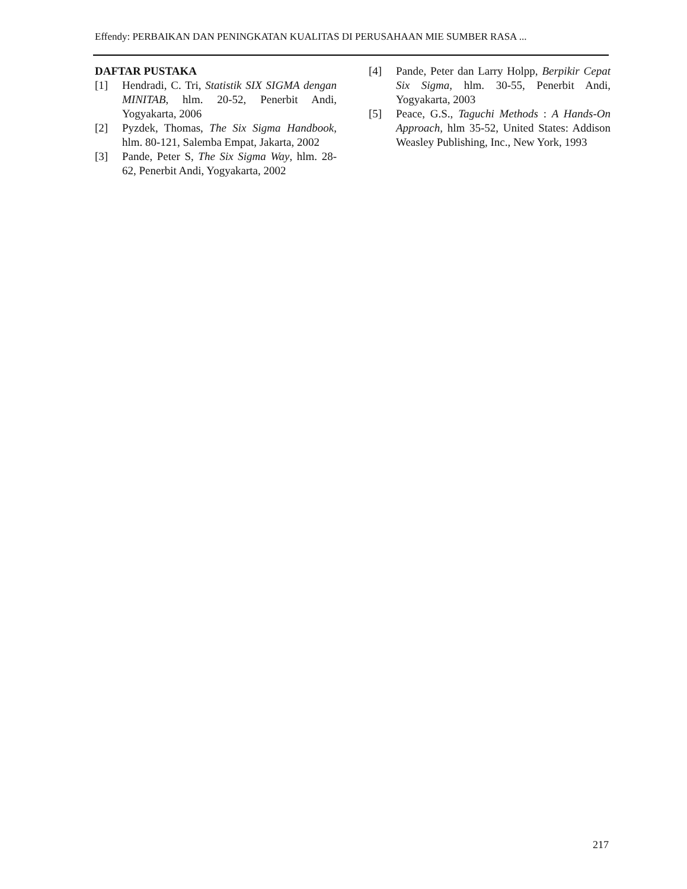Effendy: PERBAIKAN DAN PENINGKATAN KUALITAS DI PERUSAHAAN MIE SUMBER RASA ...
DAFTAR PUSTAKA
[1] Hendradi, C. Tri, Statistik SIX SIGMA dengan MINITAB, hlm. 20-52, Penerbit Andi, Yogyakarta, 2006
[2] Pyzdek, Thomas, The Six Sigma Handbook, hlm. 80-121, Salemba Empat, Jakarta, 2002
[3] Pande, Peter S, The Six Sigma Way, hlm. 28-62, Penerbit Andi, Yogyakarta, 2002
[4] Pande, Peter dan Larry Holpp, Berpikir Cepat Six Sigma, hlm. 30-55, Penerbit Andi, Yogyakarta, 2003
[5] Peace, G.S., Taguchi Methods : A Hands-On Approach, hlm 35-52, United States: Addison Weasley Publishing, Inc., New York, 1993
217